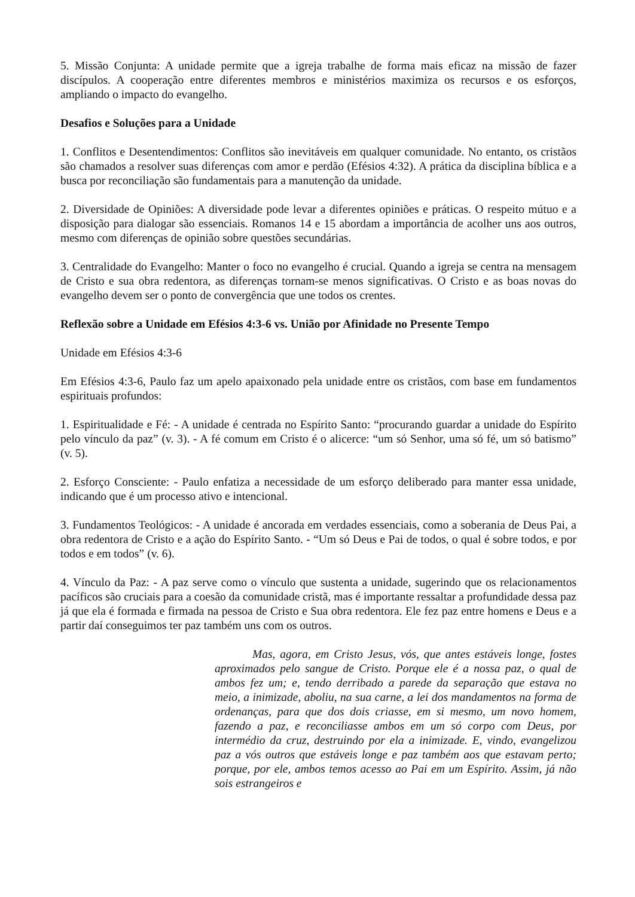5. Missão Conjunta: A unidade permite que a igreja trabalhe de forma mais eficaz na missão de fazer discípulos. A cooperação entre diferentes membros e ministérios maximiza os recursos e os esforços, ampliando o impacto do evangelho.
Desafios e Soluções para a Unidade
1. Conflitos e Desentendimentos: Conflitos são inevitáveis em qualquer comunidade. No entanto, os cristãos são chamados a resolver suas diferenças com amor e perdão (Efésios 4:32). A prática da disciplina bíblica e a busca por reconciliação são fundamentais para a manutenção da unidade.
2. Diversidade de Opiniões: A diversidade pode levar a diferentes opiniões e práticas. O respeito mútuo e a disposição para dialogar são essenciais. Romanos 14 e 15 abordam a importância de acolher uns aos outros, mesmo com diferenças de opinião sobre questões secundárias.
3. Centralidade do Evangelho: Manter o foco no evangelho é crucial. Quando a igreja se centra na mensagem de Cristo e sua obra redentora, as diferenças tornam-se menos significativas. O Cristo e as boas novas do evangelho devem ser o ponto de convergência que une todos os crentes.
Reflexão sobre a Unidade em Efésios 4:3-6 vs. União por Afinidade no Presente Tempo
Unidade em Efésios 4:3-6
Em Efésios 4:3-6, Paulo faz um apelo apaixonado pela unidade entre os cristãos, com base em fundamentos espirituais profundos:
1. Espiritualidade e Fé: - A unidade é centrada no Espírito Santo: “procurando guardar a unidade do Espírito pelo vínculo da paz” (v. 3). - A fé comum em Cristo é o alicerce: “um só Senhor, uma só fé, um só batismo” (v. 5).
2. Esforço Consciente: - Paulo enfatiza a necessidade de um esforço deliberado para manter essa unidade, indicando que é um processo ativo e intencional.
3. Fundamentos Teológicos: - A unidade é ancorada em verdades essenciais, como a soberania de Deus Pai, a obra redentora de Cristo e a ação do Espírito Santo. - “Um só Deus e Pai de todos, o qual é sobre todos, e por todos e em todos” (v. 6).
4. Vínculo da Paz: - A paz serve como o vínculo que sustenta a unidade, sugerindo que os relacionamentos pacíficos são cruciais para a coesão da comunidade cristã, mas é importante ressaltar a profundidade dessa paz já que ela é formada e firmada na pessoa de Cristo e Sua obra redentora. Ele fez paz entre homens e Deus e a partir daí conseguimos ter paz também uns com os outros.
Mas, agora, em Cristo Jesus, vós, que antes estáveis longe, fostes aproximados pelo sangue de Cristo. Porque ele é a nossa paz, o qual de ambos fez um; e, tendo derribado a parede da separação que estava no meio, a inimizade, aboliu, na sua carne, a lei dos mandamentos na forma de ordenanças, para que dos dois criasse, em si mesmo, um novo homem, fazendo a paz, e reconciliasse ambos em um só corpo com Deus, por intermédio da cruz, destruindo por ela a inimizade. E, vindo, evangelizou paz a vós outros que estáveis longe e paz também aos que estavam perto; porque, por ele, ambos temos acesso ao Pai em um Espírito. Assim, já não sois estrangeiros e